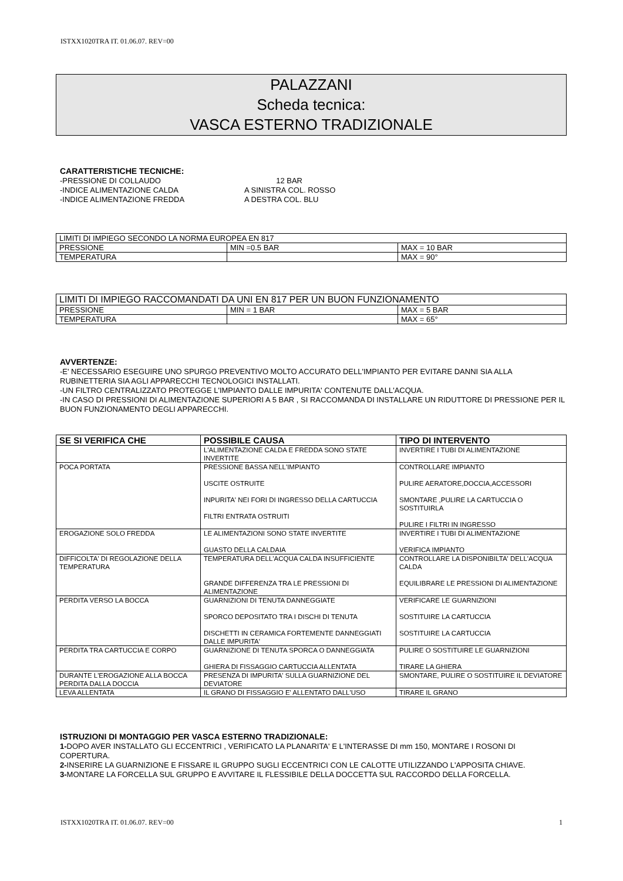ISTXX1020TRA IT. 01.06.07. REV=00
PALAZZANI
Scheda tecnica:
VASCA ESTERNO TRADIZIONALE
CARATTERISTICHE TECNICHE:
-PRESSIONE DI COLLAUDO 12 BAR -INDICE ALIMENTAZIONE CALDA A SINISTRA COL. ROSSO -INDICE ALIMENTAZIONE FREDDA A DESTRA COL. BLU
| LIMITI DI IMPIEGO SECONDO LA NORMA EUROPEA EN 817 | | |
| PRESSIONE | MIN =0.5 BAR | MAX = 10 BAR |
| TEMPERATURA | | MAX = 90° |
| LIMITI DI IMPIEGO RACCOMANDATI DA UNI EN 817 PER UN BUON FUNZIONAMENTO | | |
| PRESSIONE | MIN = 1 BAR | MAX = 5 BAR |
| TEMPERATURA | | MAX = 65° |
AVVERTENZE:
-E' NECESSARIO ESEGUIRE UNO SPURGO PREVENTIVO MOLTO ACCURATO DELL'IMPIANTO PER EVITARE DANNI SIA ALLA RUBINETTERIA SIA AGLI APPARECCHI TECNOLOGICI INSTALLATI.
-UN FILTRO CENTRALIZZATO PROTEGGE L'IMPIANTO DALLE IMPURITA' CONTENUTE DALL'ACQUA.
-IN CASO DI PRESSIONI DI ALIMENTAZIONE SUPERIORI A 5 BAR , SI RACCOMANDA DI INSTALLARE UN RIDUTTORE DI PRESSIONE PER IL BUON FUNZIONAMENTO DEGLI APPARECCHI.
| SE SI VERIFICA CHE | POSSIBILE CAUSA | TIPO DI INTERVENTO |
| --- | --- | --- |
| | L'ALIMENTAZIONE CALDA E FREDDA SONO STATE INVERTITE | INVERTIRE I TUBI DI ALIMENTAZIONE |
| POCA PORTATA | PRESSIONE BASSA NELL'IMPIANTO USCITE OSTRUITE INPURITA' NEI FORI DI INGRESSO DELLA CARTUCCIA FILTRI ENTRATA OSTRUITI | CONTROLLARE IMPIANTO PULIRE AERATORE,DOCCIA,ACCESSORI SMONTARE ,PULIRE LA CARTUCCIA O SOSTITUIRLA PULIRE I FILTRI IN INGRESSO |
| EROGAZIONE SOLO FREDDA | LE ALIMENTAZIONI SONO STATE INVERTITE GUASTO DELLA CALDAIA | INVERTIRE I TUBI DI ALIMENTAZIONE VERIFICA IMPIANTO |
| DIFFICOLTA' DI REGOLAZIONE DELLA TEMPERATURA | TEMPERATURA DELL'ACQUA CALDA INSUFFICIENTE GRANDE DIFFERENZA TRA LE PRESSIONI DI ALIMENTAZIONE | CONTROLLARE LA DISPONIBILTA' DELL'ACQUA CALDA EQUILIBRARE LE PRESSIONI DI ALIMENTAZIONE |
| PERDITA VERSO LA BOCCA | GUARNIZIONI DI TENUTA DANNEGGIATE SPORCO DEPOSITATO TRA I DISCHI DI TENUTA DISCHETTI IN CERAMICA FORTEMENTE DANNEGGIATI DALLE IMPURITA' | VERIFICARE LE GUARNIZIONI SOSTITUIRE LA CARTUCCIA SOSTITUIRE LA CARTUCCIA |
| PERDITA TRA CARTUCCIA E CORPO | GUARNIZIONE DI TENUTA SPORCA O DANNEGGIATA GHIERA DI FISSAGGIO CARTUCCIA ALLENTATA | PULIRE O SOSTITUIRE LE GUARNIZIONI TIRARE LA GHIERA |
| DURANTE L'EROGAZIONE ALLA BOCCA PERDITA DALLA DOCCIA | PRESENZA DI IMPURITA' SULLA GUARNIZIONE DEL DEVIATORE | SMONTARE, PULIRE O SOSTITUIRE IL DEVIATORE |
| LEVA ALLENTATA | IL GRANO DI FISSAGGIO E' ALLENTATO DALL'USO | TIRARE IL GRANO |
ISTRUZIONI DI MONTAGGIO PER VASCA ESTERNO TRADIZIONALE:
1-DOPO AVER INSTALLATO GLI ECCENTRICI , VERIFICATO LA PLANARITA' E L'INTERASSE DI mm 150, MONTARE I ROSONI DI COPERTURA.
2-INSERIRE LA GUARNIZIONE E FISSARE IL GRUPPO SUGLI ECCENTRICI CON LE CALOTTE UTILIZZANDO L'APPOSITA CHIAVE.
3-MONTARE LA FORCELLA SUL GRUPPO E AVVITARE IL FLESSIBILE DELLA DOCCETTA SUL RACCORDO DELLA FORCELLA.
ISTXX1020TRA IT. 01.06.07. REV=00 1